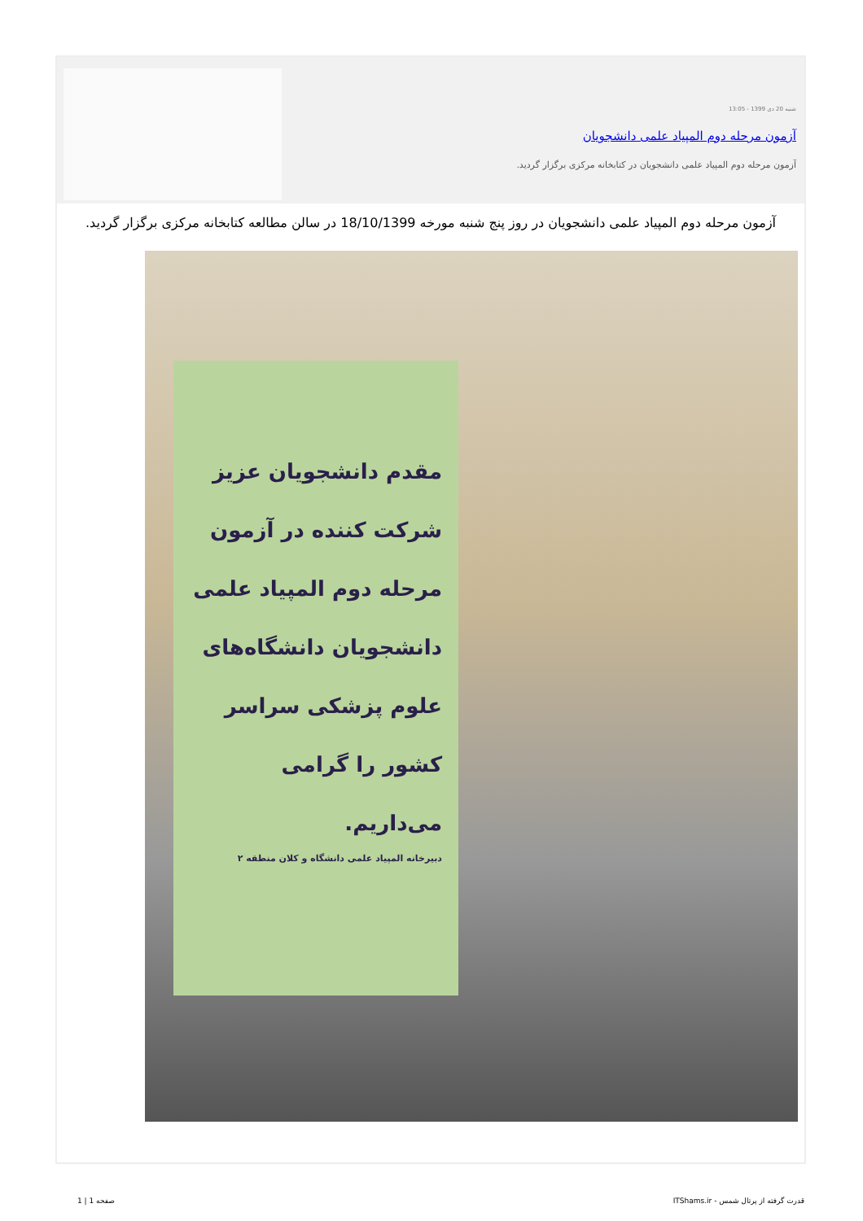شنبه 20 دی 1399 - 13:05
آزمون مرحله دوم المپیاد علمی دانشجویان
آزمون مرحله دوم المپیاد علمی دانشجویان در کتابخانه مرکزی برگزار گردید.
آزمون مرحله دوم المپیاد علمی دانشجویان در روز پنج شنبه مورخه 18/10/1399 در سالن مطالعه کتابخانه مرکزی برگزار گردید.
مقدم دانشجویان عزیز شرکت کننده در آزمون مرحله دوم المپیاد علمی دانشجویان دانشگاه‌های علوم پزشکی سراسر کشور را گرامی می‌داریم.
دبیرخانه المپیاد علمی دانشگاه و کلان منطقه ۲
قدرت گرفته از پرتال شمس - ITShams.ir
صفحه 1 | 1